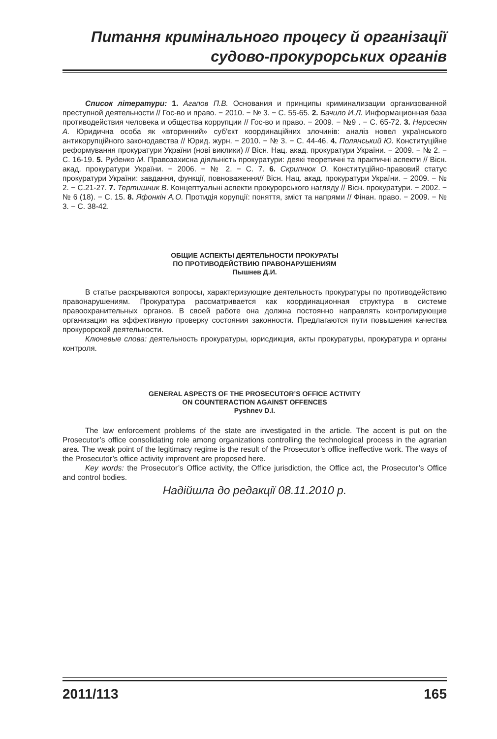Питання кримінального процесу й організації
судово-прокурорських органів
Список літератури: 1. Агапов П.В. Основания и принципы криминализации организованной преступной деятельности // Гос-во и право. − 2010. − № 3. − С. 55-65. 2. Бачило И.Л. Информационная база противодействия человека и общества коррупции // Гос-во и право. − 2009. − №9 . − С. 65-72. 3. Нерсесян А. Юридична особа як «вторинний» суб'єкт координаційних злочинів: аналіз новел українського антикорупційного законодавства // Юрид. журн. − 2010. − № 3. − С. 44-46. 4. Полянський Ю. Конституційне реформування прокуратури України (нові виклики) // Вісн. Нац. акад. прокуратури України. − 2009. − № 2. − С. 16-19. 5. Руденко М. Правозахисна діяльність прокуратури: деякі теоретичні та практичні аспекти // Вісн. акад. прокуратури України. − 2006. − № 2. − С. 7. 6. Скрипнюк О. Конституційно-правовий статус прокуратури України: завдання, функції, повноваження// Вісн. Нац. акад. прокуратури України. − 2009. − № 2. − С.21-27. 7. Тертишник В. Концептуальні аспекти прокурорського нагляду // Вісн. прокуратури. − 2002. − № 6 (18). − С. 15. 8. Яфонкін А.О. Протидія корупції: поняття, зміст та напрями // Фінан. право. − 2009. − № 3. − С. 38-42.
ОБЩИЕ АСПЕКТЫ ДЕЯТЕЛЬНОСТИ ПРОКУРАТЫ
ПО ПРОТИВОДЕЙСТВИЮ ПРАВОНАРУШЕНИЯМ
Пышнев Д.И.
В статье раскрываются вопросы, характеризующие деятельность прокуратуры по противодействию правонарушениям. Прокуратура рассматривается как координационная структура в системе правоохранительных органов. В своей работе она должна постоянно направлять контролирующие организации на эффективную проверку состояния законности. Предлагаются пути повышения качества прокурорской деятельности.
Ключевые слова: деятельность прокуратуры, юрисдикция, акты прокуратуры, прокуратура и органы контроля.
GENERAL ASPECTS OF THE PROSECUTOR’S OFFICE ACTIVITY
ON COUNTERACTION AGAINST OFFENCES
Pyshnev D.I.
The law enforcement problems of the state are investigated in the article. The accent is put on the Prosecutor’s office consolidating role among organizations controlling the technological process in the agrarian area. The weak point of the legitimacy regime is the result of the Prosecutor’s office ineffective work. The ways of the Prosecutor’s office activity improvent are proposed here.
Key words: the Prosecutor’s Office activity, the Office jurisdiction, the Office act, the Prosecutor’s Office and control bodies.
Надійшла до редакції 08.11.2010 р.
2011/113 165